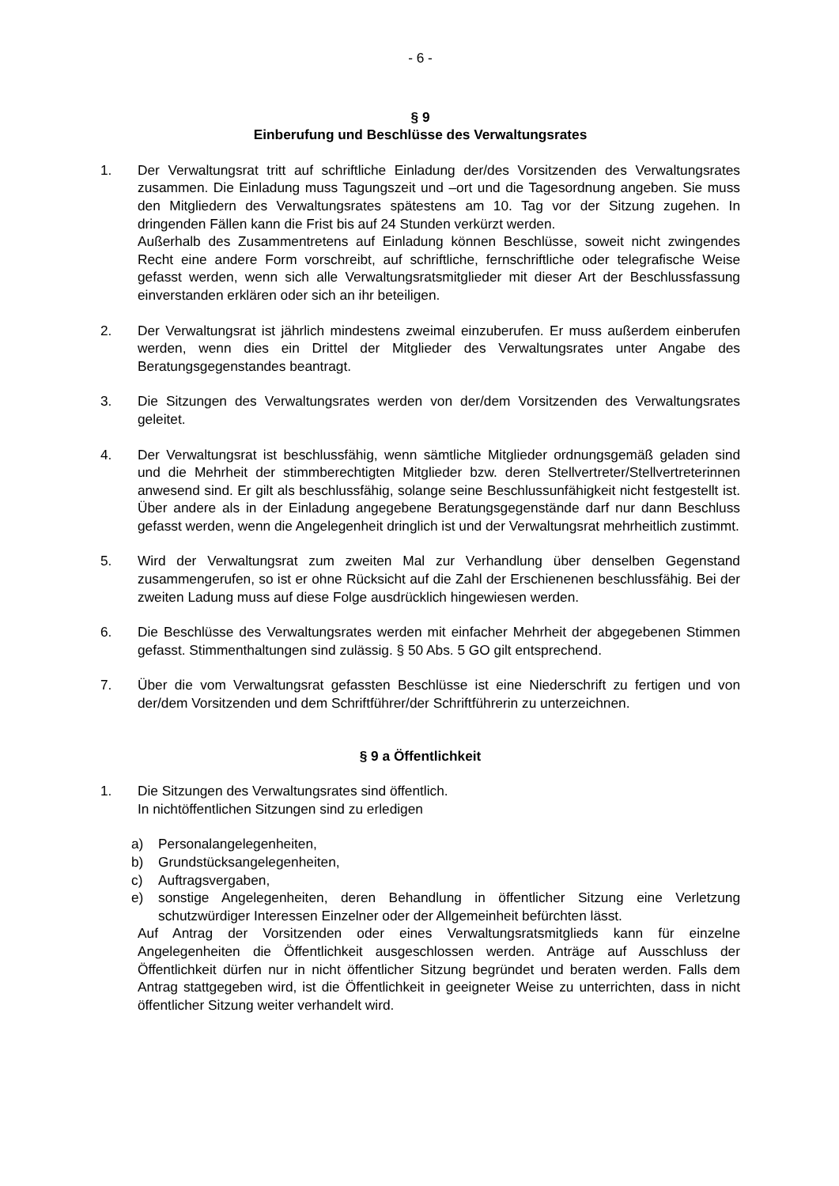- 6 -
§ 9
Einberufung und Beschlüsse des Verwaltungsrates
1. Der Verwaltungsrat tritt auf schriftliche Einladung der/des Vorsitzenden des Verwaltungsrates zusammen. Die Einladung muss Tagungszeit und –ort und die Tagesordnung angeben. Sie muss den Mitgliedern des Verwaltungsrates spätestens am 10. Tag vor der Sitzung zugehen. In dringenden Fällen kann die Frist bis auf 24 Stunden verkürzt werden.
Außerhalb des Zusammentretens auf Einladung können Beschlüsse, soweit nicht zwingendes Recht eine andere Form vorschreibt, auf schriftliche, fernschriftliche oder telegrafische Weise gefasst werden, wenn sich alle Verwaltungsratsmitglieder mit dieser Art der Beschlussfassung einverstanden erklären oder sich an ihr beteiligen.
2. Der Verwaltungsrat ist jährlich mindestens zweimal einzuberufen. Er muss außerdem einberufen werden, wenn dies ein Drittel der Mitglieder des Verwaltungsrates unter Angabe des Beratungsgegenstandes beantragt.
3. Die Sitzungen des Verwaltungsrates werden von der/dem Vorsitzenden des Verwaltungsrates geleitet.
4. Der Verwaltungsrat ist beschlussfähig, wenn sämtliche Mitglieder ordnungsgemäß geladen sind und die Mehrheit der stimmberechtigten Mitglieder bzw. deren Stellvertreter/Stellvertreterinnen anwesend sind. Er gilt als beschlussfähig, solange seine Beschlussunfähigkeit nicht festgestellt ist. Über andere als in der Einladung angegebene Beratungsgegenstände darf nur dann Beschluss gefasst werden, wenn die Angelegenheit dringlich ist und der Verwaltungsrat mehrheitlich zustimmt.
5. Wird der Verwaltungsrat zum zweiten Mal zur Verhandlung über denselben Gegenstand zusammengerufen, so ist er ohne Rücksicht auf die Zahl der Erschienenen beschlussfähig. Bei der zweiten Ladung muss auf diese Folge ausdrücklich hingewiesen werden.
6. Die Beschlüsse des Verwaltungsrates werden mit einfacher Mehrheit der abgegebenen Stimmen gefasst. Stimmenthaltungen sind zulässig. § 50 Abs. 5 GO gilt entsprechend.
7. Über die vom Verwaltungsrat gefassten Beschlüsse ist eine Niederschrift zu fertigen und von der/dem Vorsitzenden und dem Schriftführer/der Schriftführerin zu unterzeichnen.
§ 9 a Öffentlichkeit
1. Die Sitzungen des Verwaltungsrates sind öffentlich.
In nichtöffentlichen Sitzungen sind zu erledigen
a) Personalangelegenheiten,
b) Grundstücksangelegenheiten,
c) Auftragsvergaben,
e) sonstige Angelegenheiten, deren Behandlung in öffentlicher Sitzung eine Verletzung schutzwürdiger Interessen Einzelner oder der Allgemeinheit befürchten lässt.
Auf Antrag der Vorsitzenden oder eines Verwaltungsratsmitglieds kann für einzelne Angelegenheiten die Öffentlichkeit ausgeschlossen werden. Anträge auf Ausschluss der Öffentlichkeit dürfen nur in nicht öffentlicher Sitzung begründet und beraten werden. Falls dem Antrag stattgegeben wird, ist die Öffentlichkeit in geeigneter Weise zu unterrichten, dass in nicht öffentlicher Sitzung weiter verhandelt wird.